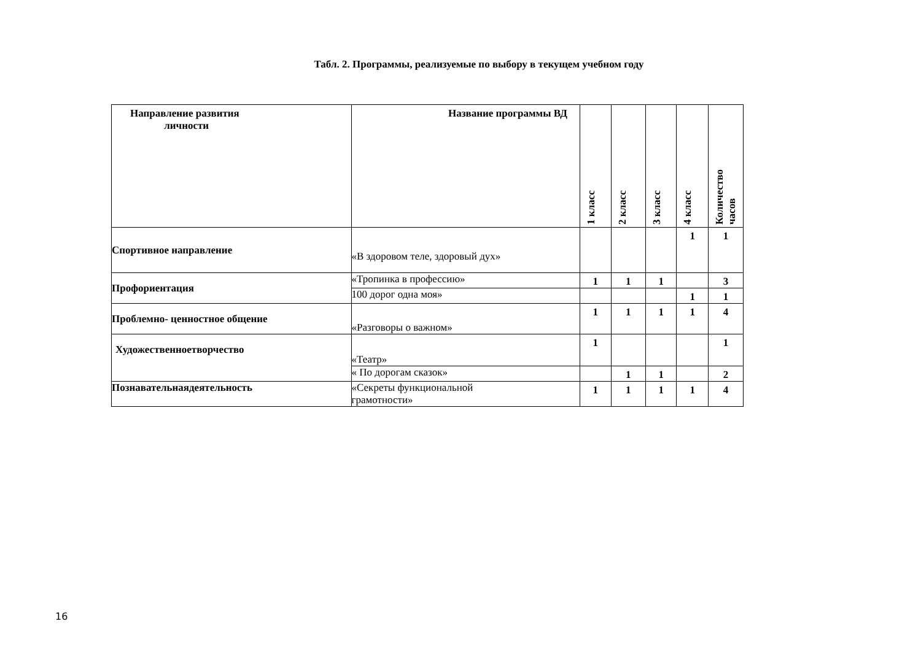Табл. 2. Программы, реализуемые по выбору в текущем учебном году
| Направление развития личности | Название программы ВД | 1 класс | 2 класс | 3 класс | 4 класс | Количество часов |
| --- | --- | --- | --- | --- | --- | --- |
| Спортивное направление | «В здоровом теле, здоровый дух» | | | | 1 | 1 |
| Профориентация | «Тропинка в профессию» | 1 | 1 | 1 | | 3 |
| | 100 дорог одна моя» | | | | 1 | 1 |
| Проблемно- ценностное общение | «Разговоры о важном» | 1 | 1 | 1 | 1 | 4 |
| Художественноетворчество | «Театр» | 1 | | | | 1 |
| | « По дорогам сказок» | | 1 | 1 | | 2 |
| Познавательнаядеятельность | «Секреты функциональной грамотности» | 1 | 1 | 1 | 1 | 4 |
16